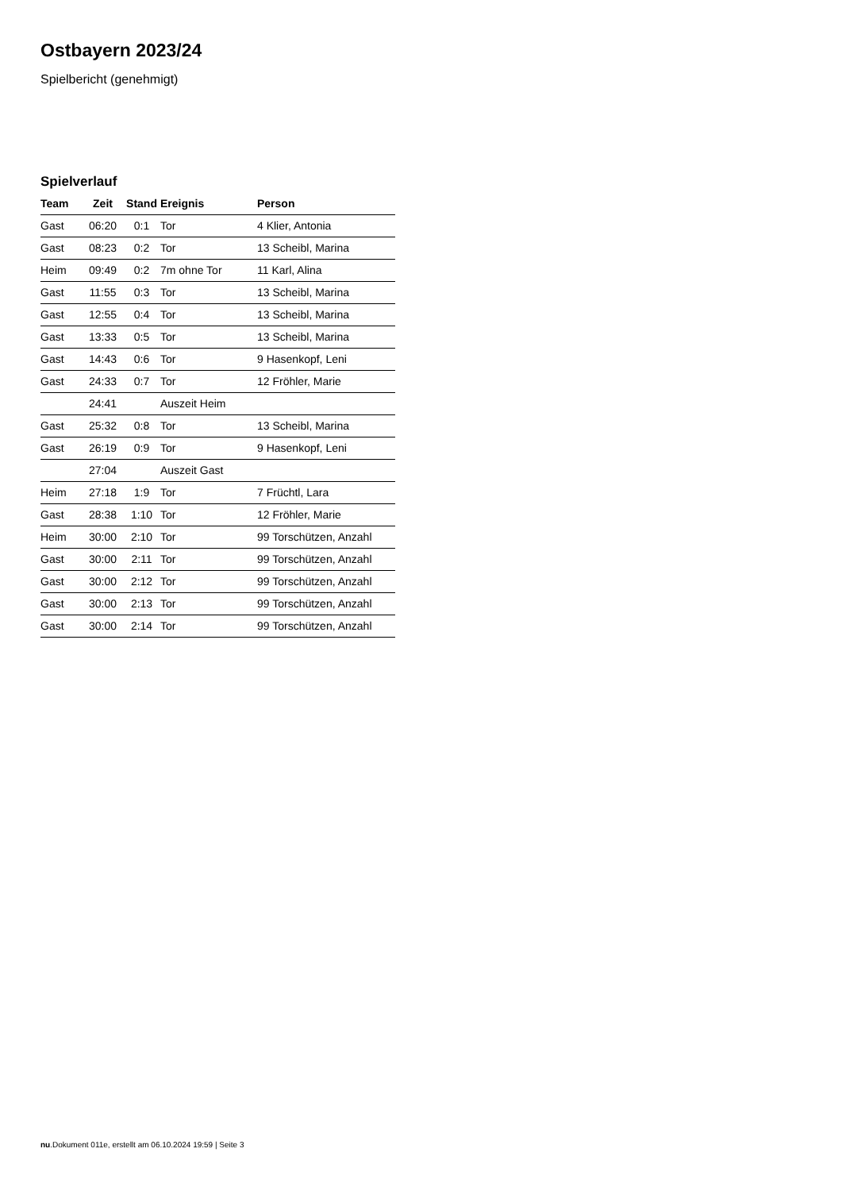Ostbayern 2023/24
Spielbericht (genehmigt)
Spielverlauf
| Team | Zeit | Stand | Ereignis | Person |
| --- | --- | --- | --- | --- |
| Gast | 06:20 | 0:1 | Tor | 4 Klier, Antonia |
| Gast | 08:23 | 0:2 | Tor | 13 Scheibl, Marina |
| Heim | 09:49 | 0:2 | 7m ohne Tor | 11 Karl, Alina |
| Gast | 11:55 | 0:3 | Tor | 13 Scheibl, Marina |
| Gast | 12:55 | 0:4 | Tor | 13 Scheibl, Marina |
| Gast | 13:33 | 0:5 | Tor | 13 Scheibl, Marina |
| Gast | 14:43 | 0:6 | Tor | 9 Hasenkopf, Leni |
| Gast | 24:33 | 0:7 | Tor | 12 Fröhler, Marie |
| | 24:41 | | Auszeit Heim | |
| Gast | 25:32 | 0:8 | Tor | 13 Scheibl, Marina |
| Gast | 26:19 | 0:9 | Tor | 9 Hasenkopf, Leni |
| | 27:04 | | Auszeit Gast | |
| Heim | 27:18 | 1:9 | Tor | 7 Früchtl, Lara |
| Gast | 28:38 | 1:10 | Tor | 12 Fröhler, Marie |
| Heim | 30:00 | 2:10 | Tor | 99 Torschützen, Anzahl |
| Gast | 30:00 | 2:11 | Tor | 99 Torschützen, Anzahl |
| Gast | 30:00 | 2:12 | Tor | 99 Torschützen, Anzahl |
| Gast | 30:00 | 2:13 | Tor | 99 Torschützen, Anzahl |
| Gast | 30:00 | 2:14 | Tor | 99 Torschützen, Anzahl |
nu.Dokument 011e, erstellt am 06.10.2024 19:59 | Seite 3